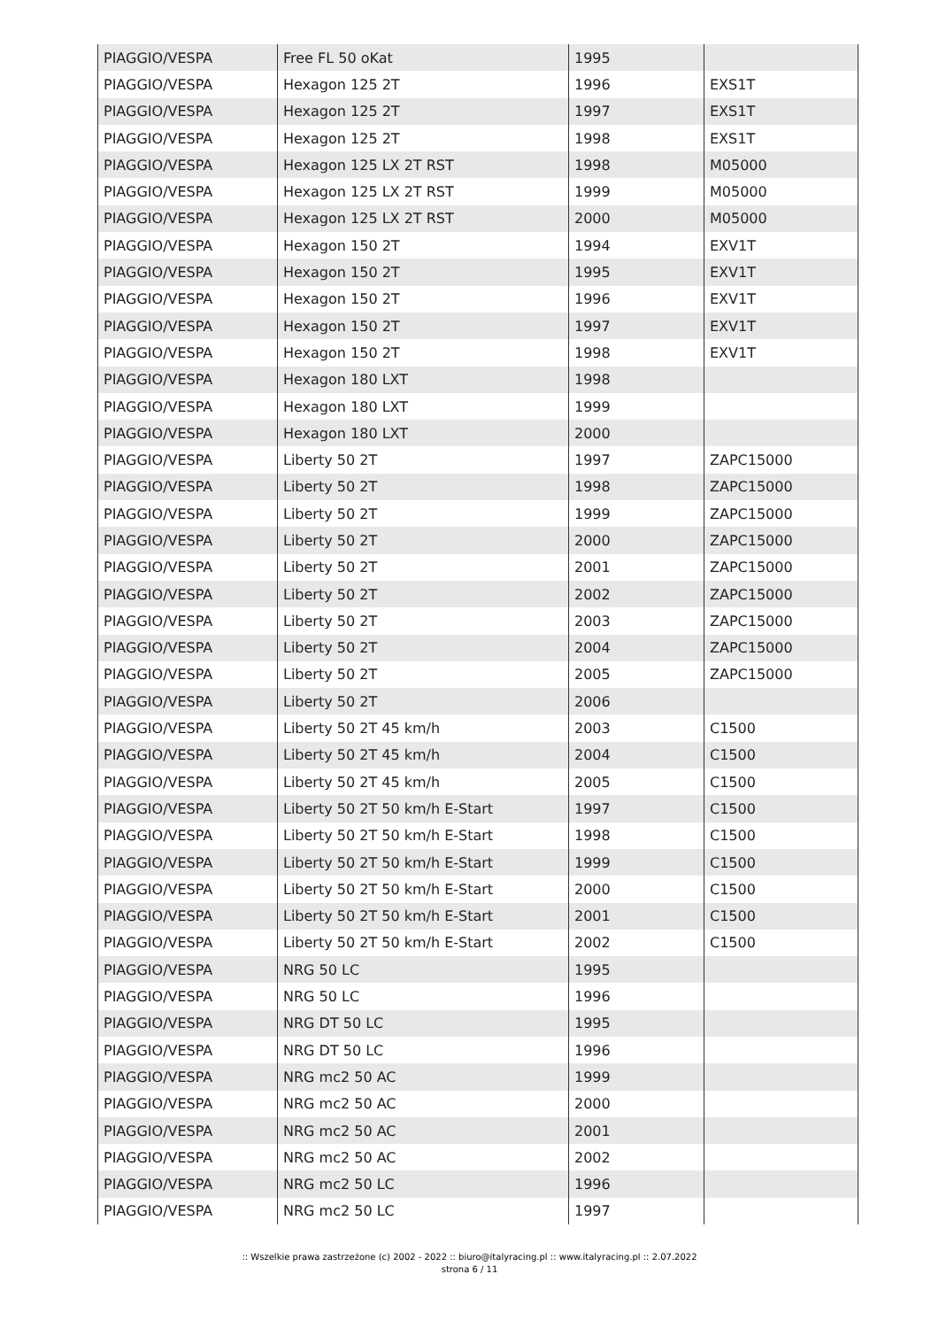| PIAGGIO/VESPA | Free FL 50 oKat | 1995 | |
| PIAGGIO/VESPA | Hexagon 125 2T | 1996 | EXS1T |
| PIAGGIO/VESPA | Hexagon 125 2T | 1997 | EXS1T |
| PIAGGIO/VESPA | Hexagon 125 2T | 1998 | EXS1T |
| PIAGGIO/VESPA | Hexagon 125 LX 2T RST | 1998 | M05000 |
| PIAGGIO/VESPA | Hexagon 125 LX 2T RST | 1999 | M05000 |
| PIAGGIO/VESPA | Hexagon 125 LX 2T RST | 2000 | M05000 |
| PIAGGIO/VESPA | Hexagon 150 2T | 1994 | EXV1T |
| PIAGGIO/VESPA | Hexagon 150 2T | 1995 | EXV1T |
| PIAGGIO/VESPA | Hexagon 150 2T | 1996 | EXV1T |
| PIAGGIO/VESPA | Hexagon 150 2T | 1997 | EXV1T |
| PIAGGIO/VESPA | Hexagon 150 2T | 1998 | EXV1T |
| PIAGGIO/VESPA | Hexagon 180 LXT | 1998 | |
| PIAGGIO/VESPA | Hexagon 180 LXT | 1999 | |
| PIAGGIO/VESPA | Hexagon 180 LXT | 2000 | |
| PIAGGIO/VESPA | Liberty 50 2T | 1997 | ZAPC15000 |
| PIAGGIO/VESPA | Liberty 50 2T | 1998 | ZAPC15000 |
| PIAGGIO/VESPA | Liberty 50 2T | 1999 | ZAPC15000 |
| PIAGGIO/VESPA | Liberty 50 2T | 2000 | ZAPC15000 |
| PIAGGIO/VESPA | Liberty 50 2T | 2001 | ZAPC15000 |
| PIAGGIO/VESPA | Liberty 50 2T | 2002 | ZAPC15000 |
| PIAGGIO/VESPA | Liberty 50 2T | 2003 | ZAPC15000 |
| PIAGGIO/VESPA | Liberty 50 2T | 2004 | ZAPC15000 |
| PIAGGIO/VESPA | Liberty 50 2T | 2005 | ZAPC15000 |
| PIAGGIO/VESPA | Liberty 50 2T | 2006 | |
| PIAGGIO/VESPA | Liberty 50 2T 45 km/h | 2003 | C1500 |
| PIAGGIO/VESPA | Liberty 50 2T 45 km/h | 2004 | C1500 |
| PIAGGIO/VESPA | Liberty 50 2T 45 km/h | 2005 | C1500 |
| PIAGGIO/VESPA | Liberty 50 2T 50 km/h E-Start | 1997 | C1500 |
| PIAGGIO/VESPA | Liberty 50 2T 50 km/h E-Start | 1998 | C1500 |
| PIAGGIO/VESPA | Liberty 50 2T 50 km/h E-Start | 1999 | C1500 |
| PIAGGIO/VESPA | Liberty 50 2T 50 km/h E-Start | 2000 | C1500 |
| PIAGGIO/VESPA | Liberty 50 2T 50 km/h E-Start | 2001 | C1500 |
| PIAGGIO/VESPA | Liberty 50 2T 50 km/h E-Start | 2002 | C1500 |
| PIAGGIO/VESPA | NRG 50 LC | 1995 | |
| PIAGGIO/VESPA | NRG 50 LC | 1996 | |
| PIAGGIO/VESPA | NRG DT 50 LC | 1995 | |
| PIAGGIO/VESPA | NRG DT 50 LC | 1996 | |
| PIAGGIO/VESPA | NRG mc2 50 AC | 1999 | |
| PIAGGIO/VESPA | NRG mc2 50 AC | 2000 | |
| PIAGGIO/VESPA | NRG mc2 50 AC | 2001 | |
| PIAGGIO/VESPA | NRG mc2 50 AC | 2002 | |
| PIAGGIO/VESPA | NRG mc2 50 LC | 1996 | |
| PIAGGIO/VESPA | NRG mc2 50 LC | 1997 | |
:: Wszelkie prawa zastrzeżone (c) 2002 - 2022 :: biuro@italyracing.pl :: www.italyracing.pl :: 2.07.2022
strona 6 / 11